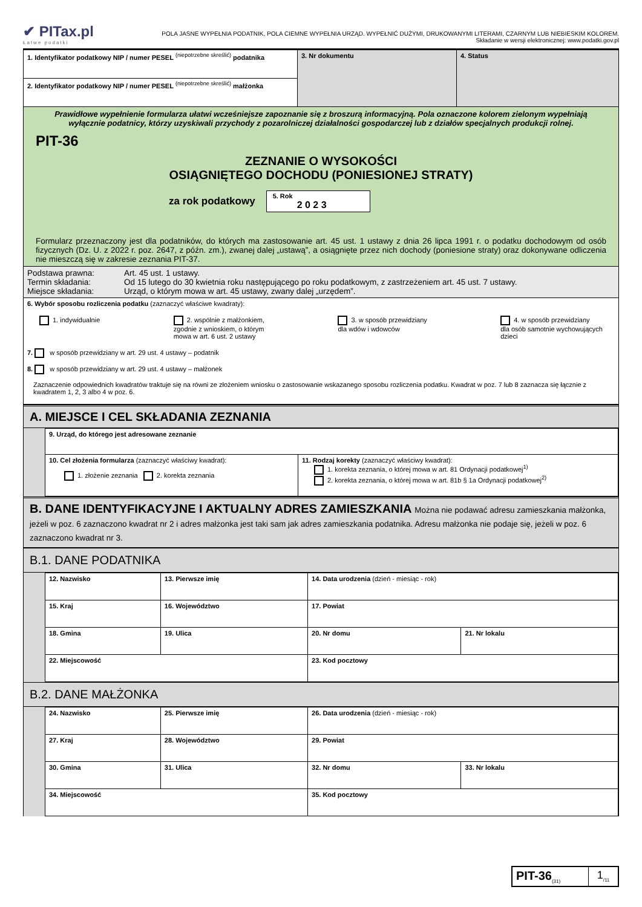✔ PITax.pl
Łatwe podatki
POLA JASNE WYPEŁNIA PODATNIK, POLA CIEMNE WYPEŁNIA URZĄD. WYPEŁNIĆ DUŻYMI, DRUKOWANYMI LITERAMI, CZARNYM LUB NIEBIESKIM KOLOREM.
Składanie w wersji elektronicznej: www.podatki.gov.pl
| 1. Identyfikator podatkowy NIP / numer PESEL <sup>(niepotrzebne skreślić)</sup> podatnika | 3. Nr dokumentu | 4. Status |
| 2. Identyfikator podatkowy NIP / numer PESEL <sup>(niepotrzebne skreślić)</sup> małżonka | | |
| Prawidłowe wypełnienie formularza ułatwi wcześniejsze zapoznanie się z broszurą informacyjną. Pola oznaczone kolorem zielonym wypełniają wyłącznie podatnicy, którzy uzyskiwali przychody z pozarolniczej działalności gospodarczej lub z działów specjalnych produkcji rolnej. PIT-36 ZEZNANIE O WYSOKOŚCI OSIĄGNIĘTEGO DOCHODU (PONIESIONEJ STRATY) za rok podatkowy 5. Rok 2 0 2 3 Formularz przeznaczony jest dla podatników, do których ma zastosowanie art. 45 ust. 1 ustawy z dnia 26 lipca 1991 r. o podatku dochodowym od osób fizycznych (Dz. U. z 2022 r. poz. 2647, z późn. zm.), zwanej dalej „ustawą”, a osiągnięte przez nich dochody (poniesione straty) oraz dokonywane odliczenia nie mieszczą się w zakresie zeznania PIT-37. | | |
| / Podstawa prawna: Termin składania: Miejsce składania: / Art. 45 ust. 1 ustawy. Od 15 lutego do 30 kwietnia roku następującego po roku podatkowym, z zastrzeżeniem art. 45 ust. 7 ustawy. Urząd, o którym mowa w art. 45 ustawy, zwany dalej „urzędem”. / | | |
| 6. Wybór sposobu rozliczenia podatku (zaznaczyć właściwe kwadraty): 1. indywidualnie 2. wspólnie z małżonkiem, zgodnie z wnioskiem, o którym mowa w art. 6 ust. 2 ustawy 3. w sposób przewidziany dla wdów i wdowców 4. w sposób przewidziany dla osób samotnie wychowujących dzieci 7. w sposób przewidziany w art. 29 ust. 4 ustawy – podatnik 8. w sposób przewidziany w art. 29 ust. 4 ustawy – małżonek Zaznaczenie odpowiednich kwadratów traktuje się na równi ze złożeniem wniosku o zastosowanie wskazanego sposobu rozliczenia podatku. Kwadrat w poz. 7 lub 8 zaznacza się łącznie z kwadratem 1, 2, 3 albo 4 w poz. 6. | | |
A. MIEJSCE I CEL SKŁADANIA ZEZNANIA
| 9. Urząd, do którego jest adresowane zeznanie | |
| 10. Cel złożenia formularza (zaznaczyć właściwy kwadrat): 1. złożenie zeznania 2. korekta zeznania | 11. Rodzaj korekty (zaznaczyć właściwy kwadrat): 1. korekta zeznania, o której mowa w art. 81 Ordynacji podatkowej<sup>1)</sup> 2. korekta zeznania, o której mowa w art. 81b § 1a Ordynacji podatkowej<sup>2)</sup> |
B. DANE IDENTYFIKACYJNE I AKTUALNY ADRES ZAMIESZKANIA Można nie podawać adresu zamieszkania małżonka, jeżeli w poz. 6 zaznaczono kwadrat nr 2 i adres małżonka jest taki sam jak adres zamieszkania podatnika. Adresu małżonka nie podaje się, jeżeli w poz. 6 zaznaczono kwadrat nr 3.
B.1. DANE PODATNIKA
| 12. Nazwisko | | 13. Pierwsze imię | 14. Data urodzenia (dzień - miesiąc - rok) | | |
| 15. Kraj | 16. Województwo | | 17. Powiat | | |
| 18. Gmina | 19. Ulica | | | 20. Nr domu | 21. Nr lokalu |
| 22. Miejscowość | | | | 23. Kod pocztowy | |
B.2. DANE MAŁŻONKA
| 24. Nazwisko | | 25. Pierwsze imię | 26. Data urodzenia (dzień - miesiąc - rok) | | |
| 27. Kraj | 28. Województwo | | 29. Powiat | | |
| 30. Gmina | 31. Ulica | | | 32. Nr domu | 33. Nr lokalu |
| 34. Miejscowość | | | | 35. Kod pocztowy | |
| PIT-36<sub>(31)</sub> | 1<sub>/11</sub> |